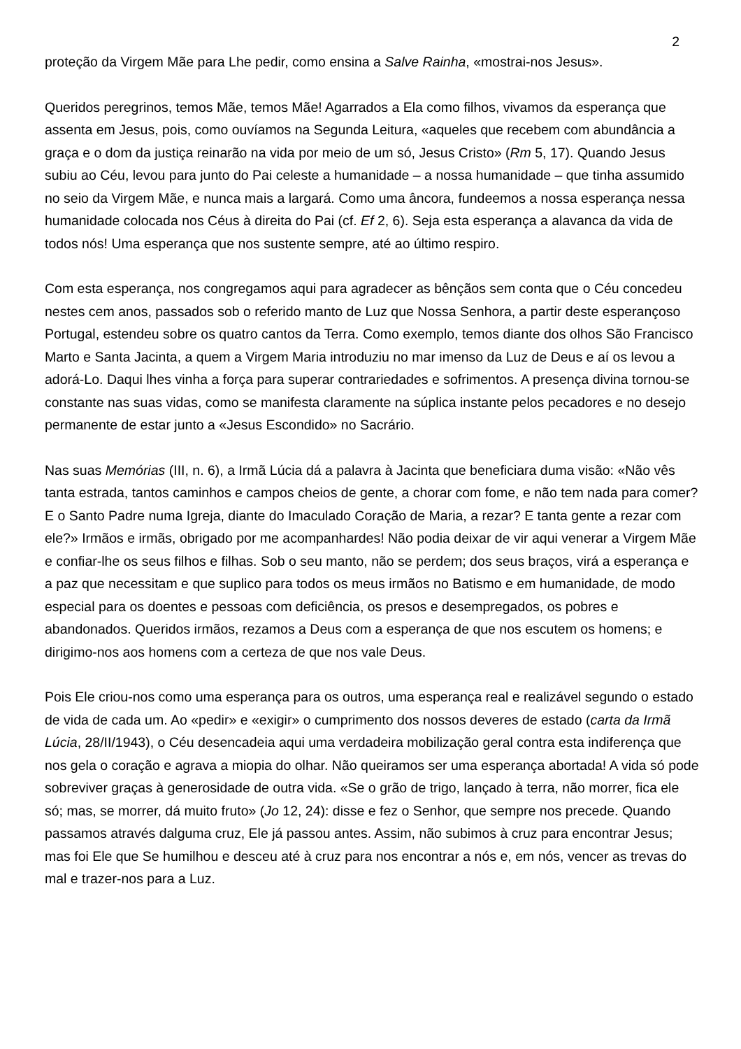2
proteção da Virgem Mãe para Lhe pedir, como ensina a Salve Rainha, «mostrai-nos Jesus».
Queridos peregrinos, temos Mãe, temos Mãe! Agarrados a Ela como filhos, vivamos da esperança que assenta em Jesus, pois, como ouvíamos na Segunda Leitura, «aqueles que recebem com abundância a graça e o dom da justiça reinarão na vida por meio de um só, Jesus Cristo» (Rm 5, 17). Quando Jesus subiu ao Céu, levou para junto do Pai celeste a humanidade – a nossa humanidade – que tinha assumido no seio da Virgem Mãe, e nunca mais a largará. Como uma âncora, fundeemos a nossa esperança nessa humanidade colocada nos Céus à direita do Pai (cf. Ef 2, 6). Seja esta esperança a alavanca da vida de todos nós! Uma esperança que nos sustente sempre, até ao último respiro.
Com esta esperança, nos congregamos aqui para agradecer as bênçãos sem conta que o Céu concedeu nestes cem anos, passados sob o referido manto de Luz que Nossa Senhora, a partir deste esperançoso Portugal, estendeu sobre os quatro cantos da Terra. Como exemplo, temos diante dos olhos São Francisco Marto e Santa Jacinta, a quem a Virgem Maria introduziu no mar imenso da Luz de Deus e aí os levou a adorá-Lo. Daqui lhes vinha a força para superar contrariedades e sofrimentos. A presença divina tornou-se constante nas suas vidas, como se manifesta claramente na súplica instante pelos pecadores e no desejo permanente de estar junto a «Jesus Escondido» no Sacrário.
Nas suas Memórias (III, n. 6), a Irmã Lúcia dá a palavra à Jacinta que beneficiara duma visão: «Não vês tanta estrada, tantos caminhos e campos cheios de gente, a chorar com fome, e não tem nada para comer? E o Santo Padre numa Igreja, diante do Imaculado Coração de Maria, a rezar? E tanta gente a rezar com ele?» Irmãos e irmãs, obrigado por me acompanhardes! Não podia deixar de vir aqui venerar a Virgem Mãe e confiar-lhe os seus filhos e filhas. Sob o seu manto, não se perdem; dos seus braços, virá a esperança e a paz que necessitam e que suplico para todos os meus irmãos no Batismo e em humanidade, de modo especial para os doentes e pessoas com deficiência, os presos e desempregados, os pobres e abandonados. Queridos irmãos, rezamos a Deus com a esperança de que nos escutem os homens; e dirigimo-nos aos homens com a certeza de que nos vale Deus.
Pois Ele criou-nos como uma esperança para os outros, uma esperança real e realizável segundo o estado de vida de cada um. Ao «pedir» e «exigir» o cumprimento dos nossos deveres de estado (carta da Irmã Lúcia, 28/II/1943), o Céu desencadeia aqui uma verdadeira mobilização geral contra esta indiferença que nos gela o coração e agrava a miopia do olhar. Não queiramos ser uma esperança abortada! A vida só pode sobreviver graças à generosidade de outra vida. «Se o grão de trigo, lançado à terra, não morrer, fica ele só; mas, se morrer, dá muito fruto» (Jo 12, 24): disse e fez o Senhor, que sempre nos precede. Quando passamos através dalguma cruz, Ele já passou antes. Assim, não subimos à cruz para encontrar Jesus; mas foi Ele que Se humilhou e desceu até à cruz para nos encontrar a nós e, em nós, vencer as trevas do mal e trazer-nos para a Luz.